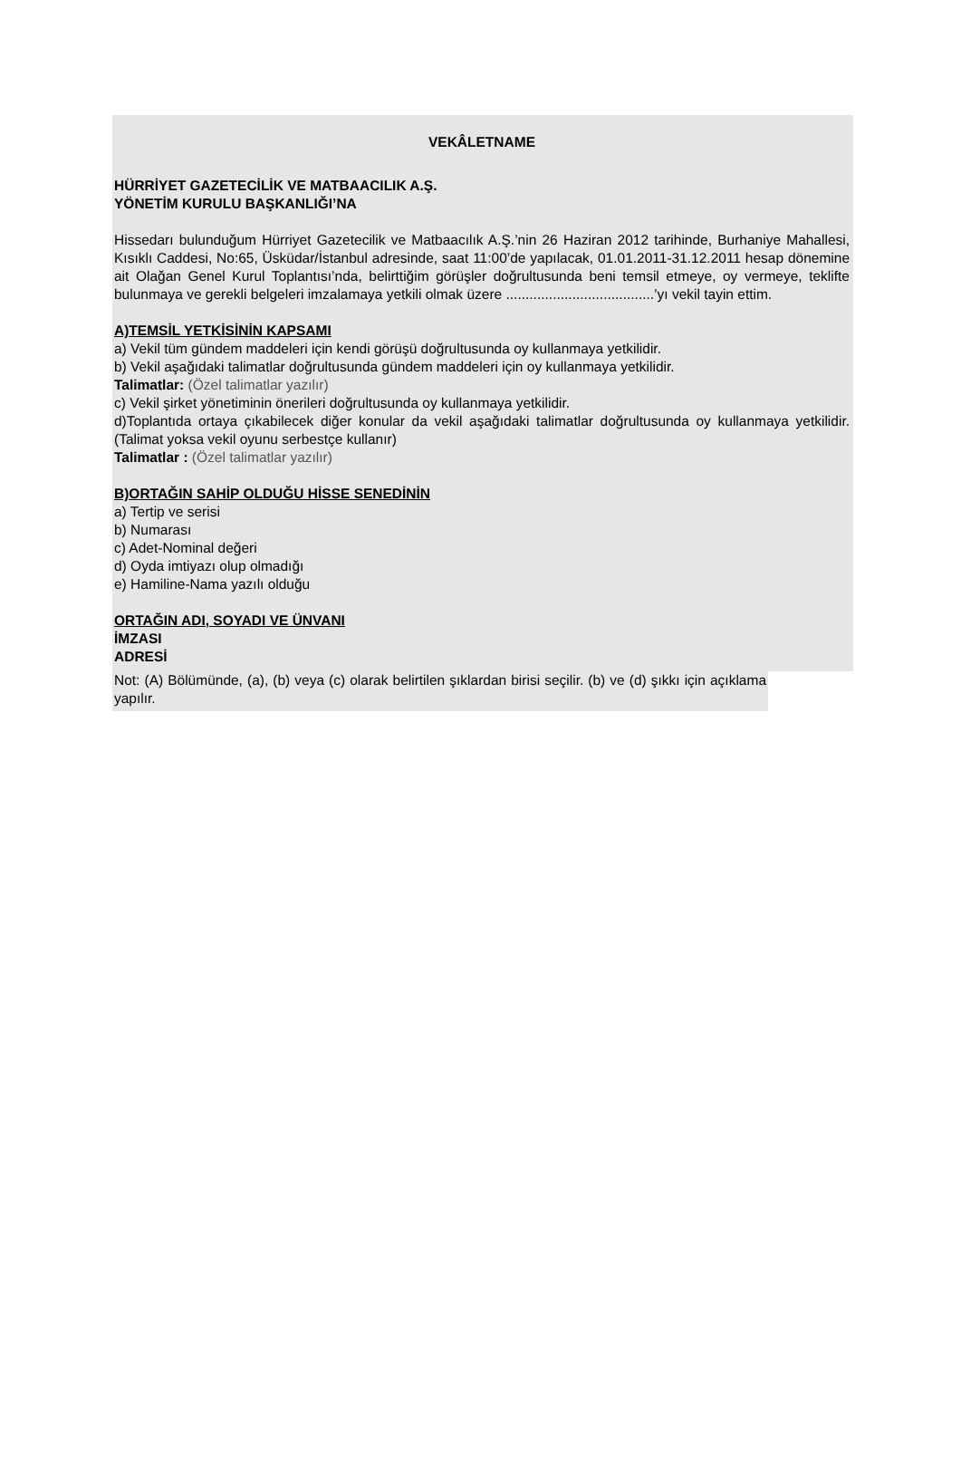VEKÂLETNAME
HÜRRİYET GAZETECİLİK VE MATBAACILIK A.Ş.
YÖNETİM KURULU BAŞKANLIĞI’NA
Hissedarı bulunduğum Hürriyet Gazetecilik ve Matbaacılık A.Ş.’nin 26 Haziran 2012 tarihinde, Burhaniye Mahallesi, Kısıklı Caddesi, No:65, Üsküdar/İstanbul adresinde, saat 11:00’de yapılacak, 01.01.2011-31.12.2011 hesap dönemine ait Olağan Genel Kurul Toplantısı’nda, belirttiğim görüşler doğrultusunda beni temsil etmeye, oy vermeye, teklifte bulunmaya ve gerekli belgeleri imzalamaya yetkili olmak üzere ......................................’yı vekil tayin ettim.
A)TEMSİL YETKİSİNİN KAPSAMI
a) Vekil tüm gündem maddeleri için kendi görüşü doğrultusunda oy kullanmaya yetkilidir.
b) Vekil aşağıdaki talimatlar doğrultusunda gündem maddeleri için oy kullanmaya yetkilidir.
Talimatlar: (Özel talimatlar yazılır)
c) Vekil şirket yönetiminin önerileri doğrultusunda oy kullanmaya yetkilidir.
d)Toplantıda ortaya çıkabilecek diğer konular da vekil aşağıdaki talimatlar doğrultusunda oy kullanmaya yetkilidir. (Talimat yoksa vekil oyunu serbestçe kullanır)
Talimatlar : (Özel talimatlar yazılır)
B)ORTAĞIN SAHİP OLDUĞU HİSSE SENEDİNİN
a) Tertip ve serisi
b) Numarası
c) Adet-Nominal değeri
d) Oyda imtiyazı olup olmadığı
e) Hamiline-Nama yazılı olduğu
ORTAĞIN ADI, SOYADI VE ÜNVANI
İMZASI
ADRESİ
Not: (A) Bölümünde, (a), (b) veya (c) olarak belirtilen şıklardan birisi seçilir. (b) ve (d) şıkkı için açıklama yapılır.